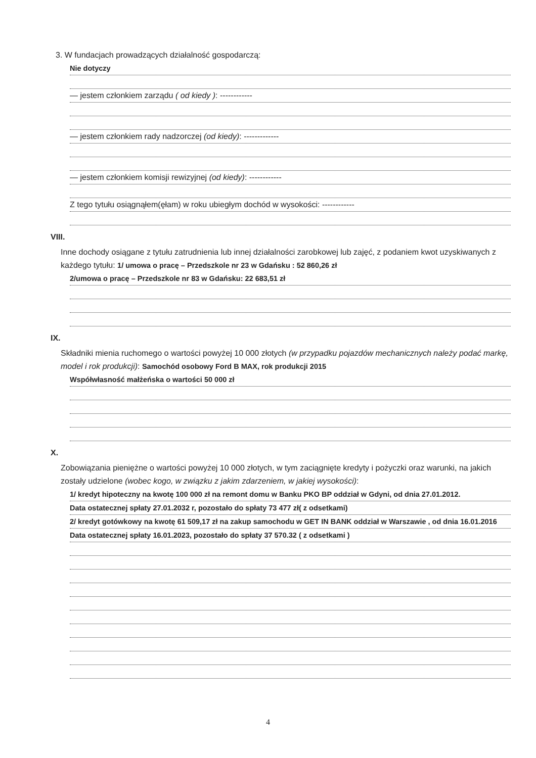3. W fundacjach prowadzących działalność gospodarczą:
Nie dotyczy
— jestem członkiem zarządu ( od kiedy ): ------------
— jestem członkiem rady nadzorczej (od kiedy): -------------
— jestem członkiem komisji rewizyjnej (od kiedy): ------------
Z tego tytułu osiągnąłem(ęłam) w roku ubiegłym dochód w wysokości: ------------
VIII.
Inne dochody osiągane z tytułu zatrudnienia lub innej działalności zarobkowej lub zajęć, z podaniem kwot uzyskiwanych z każdego tytułu: 1/ umowa o pracę – Przedszkole nr 23 w Gdańsku : 52 860,26 zł
2/umowa o pracę – Przedszkole nr 83 w Gdańsku: 22 683,51 zł
IX.
Składniki mienia ruchomego o wartości powyżej 10 000 złotych (w przypadku pojazdów mechanicznych należy podać markę, model i rok produkcji): Samochód osobowy Ford B MAX, rok produkcji 2015
Współwłasność małżeńska o wartości 50 000 zł
X.
Zobowiązania pieniężne o wartości powyżej 10 000 złotych, w tym zaciągnięte kredyty i pożyczki oraz warunki, na jakich zostały udzielone (wobec kogo, w związku z jakim zdarzeniem, w jakiej wysokości):
1/ kredyt hipoteczny na kwotę 100 000 zł na remont domu w Banku PKO BP oddział w Gdyni, od dnia 27.01.2012.
Data ostatecznej spłaty 27.01.2032 r, pozostało do spłaty 73 477 zł( z odsetkami)
2/ kredyt gotówkowy na kwotę 61 509,17 zł na zakup samochodu w GET IN BANK oddział w Warszawie , od dnia 16.01.2016
Data ostatecznej spłaty 16.01.2023, pozostało do spłaty 37 570.32 ( z odsetkami )
4